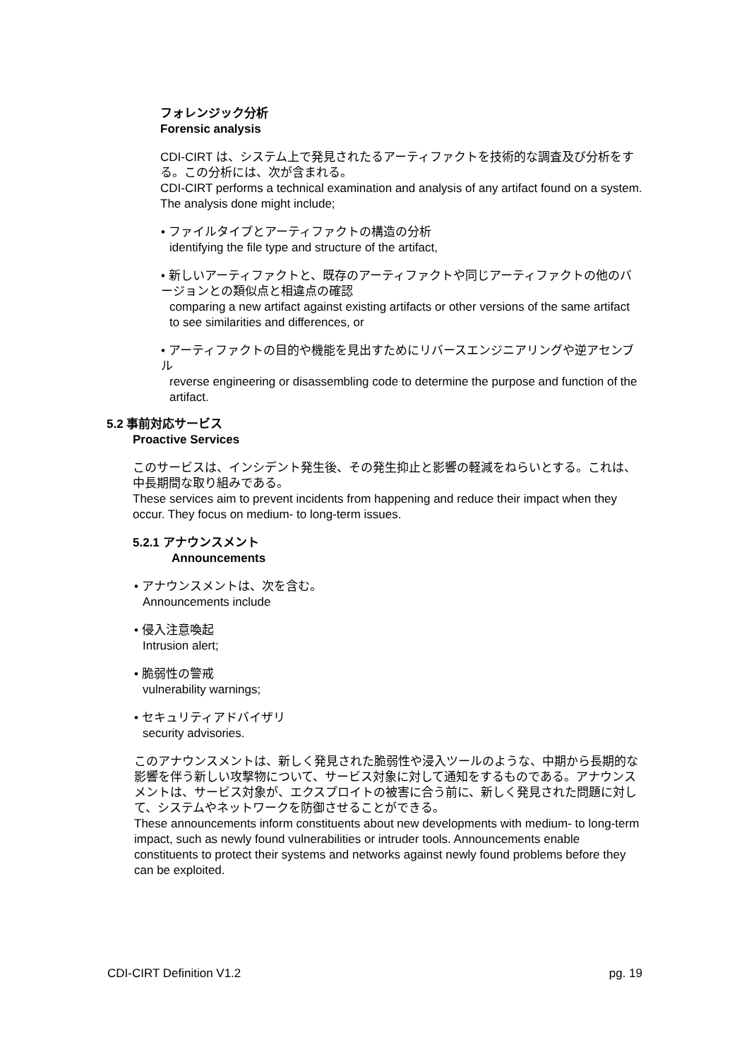フォレンジック分析
Forensic analysis
CDI-CIRT は、システム上で発見されたるアーティファクトを技術的な調査及び分析をする。この分析には、次が含まれる。
CDI-CIRT performs a technical examination and analysis of any artifact found on a system. The analysis done might include;
• ファイルタイプとアーティファクトの構造の分析
identifying the file type and structure of the artifact,
• 新しいアーティファクトと、既存のアーティファクトや同じアーティファクトの他のバージョンとの類似点と相違点の確認
comparing a new artifact against existing artifacts or other versions of the same artifact to see similarities and differences, or
• アーティファクトの目的や機能を見出すためにリバースエンジニアリングや逆アセンブル
reverse engineering or disassembling code to determine the purpose and function of the artifact.
5.2 事前対応サービス
Proactive Services
このサービスは、インシデント発生後、その発生抑止と影響の軽減をねらいとする。これは、中長期間な取り組みである。
These services aim to prevent incidents from happening and reduce their impact when they occur. They focus on medium- to long-term issues.
5.2.1 アナウンスメント
Announcements
• アナウンスメントは、次を含む。
Announcements include
• 侵入注意喚起
Intrusion alert;
• 脆弱性の警戒
vulnerability warnings;
• セキュリティアドバイザリ
security advisories.
このアナウンスメントは、新しく発見された脆弱性や浸入ツールのような、中期から長期的な影響を伴う新しい攻撃物について、サービス対象に対して通知をするものである。アナウンスメントは、サービス対象が、エクスプロイトの被害に合う前に、新しく発見された問題に対して、システムやネットワークを防御させることができる。
These announcements inform constituents about new developments with medium- to long-term impact, such as newly found vulnerabilities or intruder tools. Announcements enable constituents to protect their systems and networks against newly found problems before they can be exploited.
CDI-CIRT Definition V1.2 pg. 19